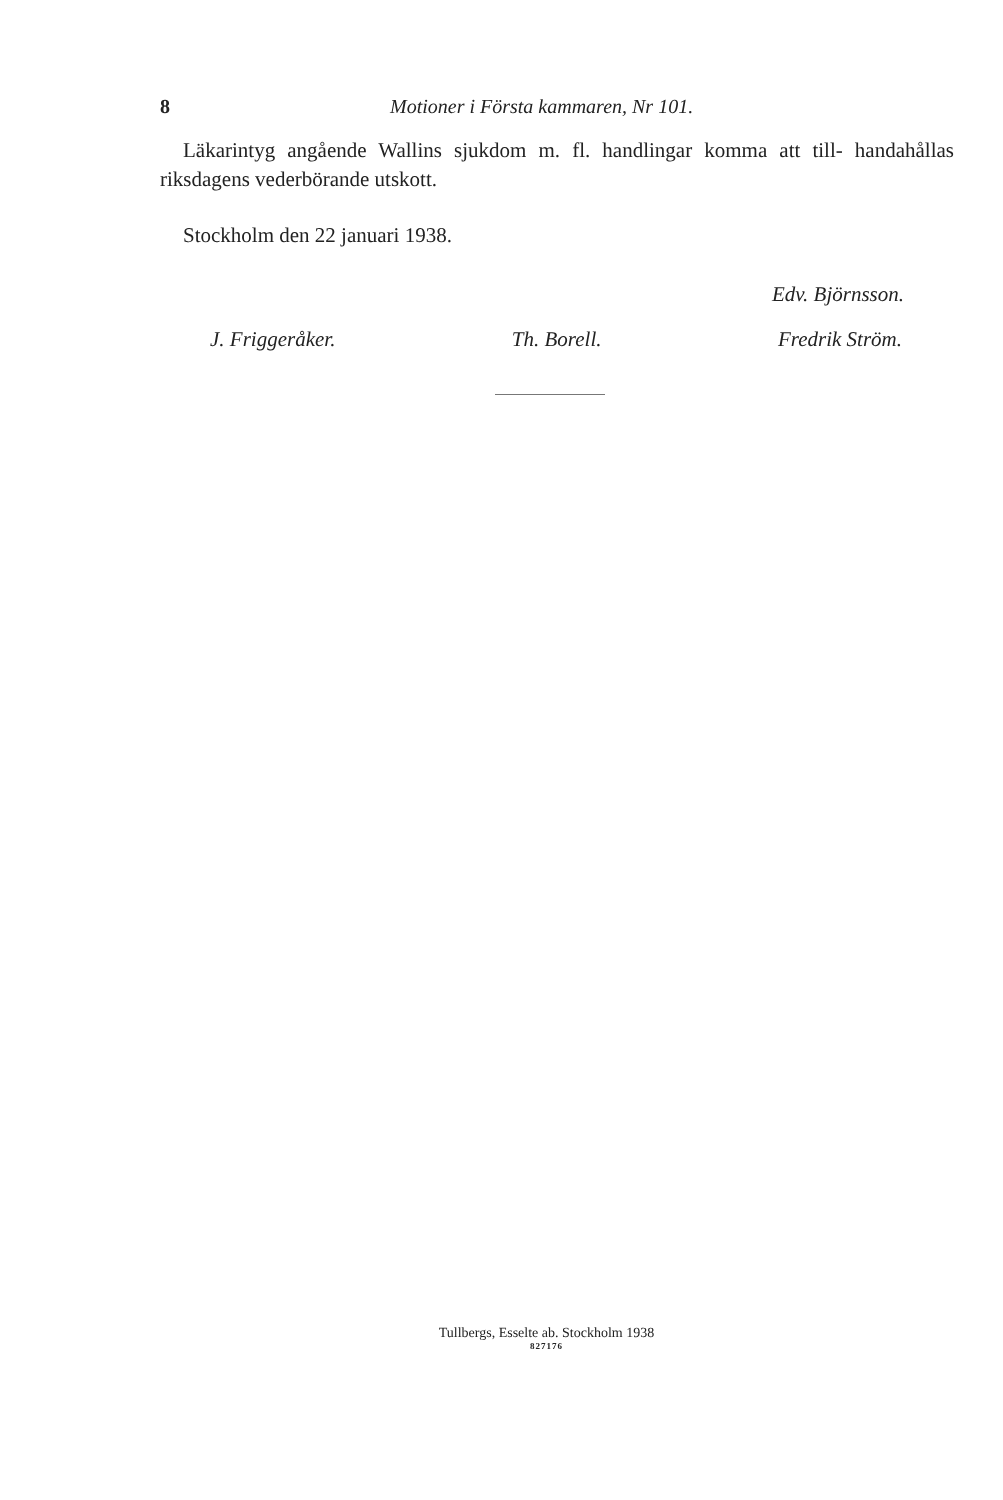8 Motioner i Första kammaren, Nr 101.
Läkarintyg angående Wallins sjukdom m. fl. handlingar komma att till- handahållas riksdagens vederbörande utskott.
Stockholm den 22 januari 1938.
Edv. Björnsson.
J. Friggeråker. Th. Borell. Fredrik Ström.
Tullbergs, Esselte ab. Stockholm 1938
827176